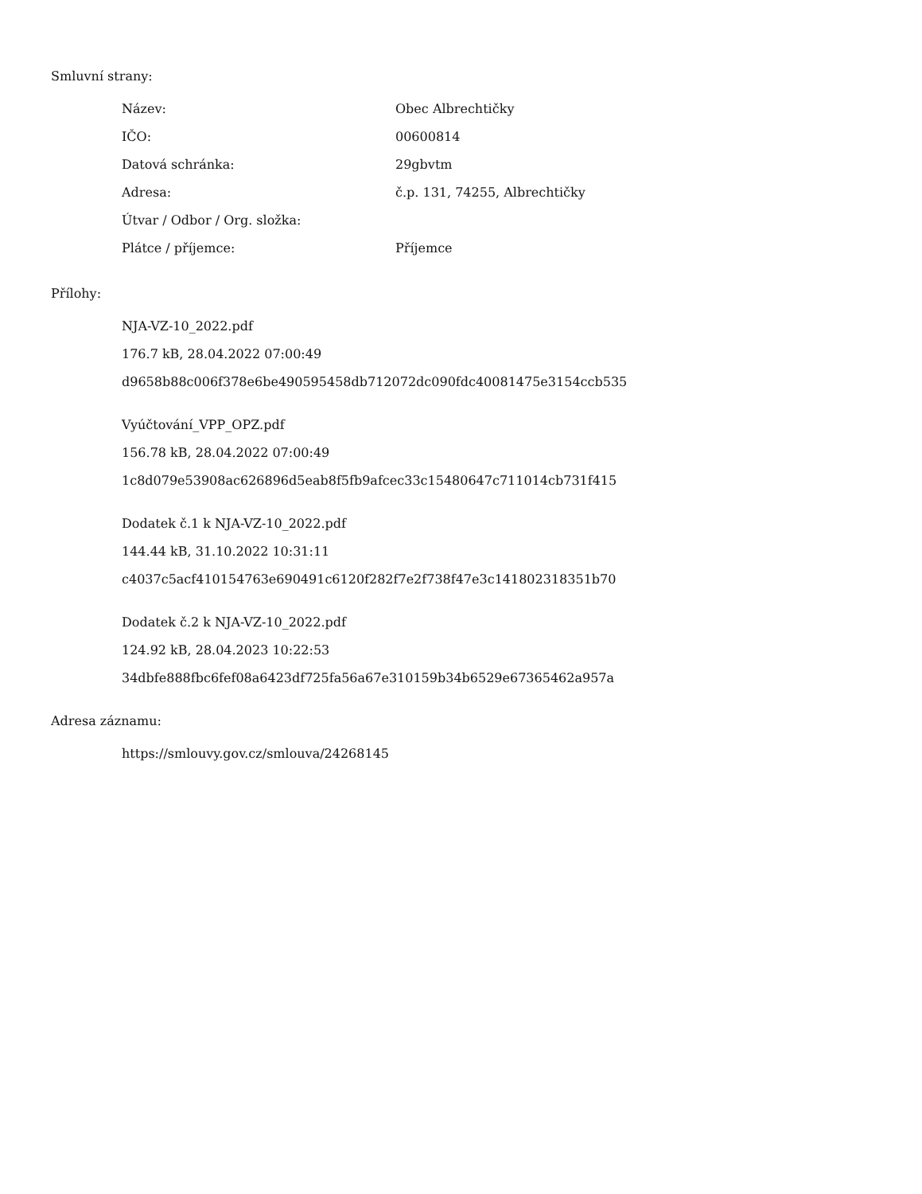Smluvní strany:
| Název: | Obec Albrechtičky |
| IČO: | 00600814 |
| Datová schránka: | 29gbvtm |
| Adresa: | č.p. 131, 74255, Albrechtičky |
| Útvar / Odbor / Org. složka: | |
| Plátce / příjemce: | Příjemce |
Přílohy:
NJA-VZ-10_2022.pdf
176.7 kB, 28.04.2022 07:00:49
d9658b88c006f378e6be490595458db712072dc090fdc40081475e3154ccb535
Vyúčtování_VPP_OPZ.pdf
156.78 kB, 28.04.2022 07:00:49
1c8d079e53908ac626896d5eab8f5fb9afcec33c15480647c711014cb731f415
Dodatek č.1 k NJA-VZ-10_2022.pdf
144.44 kB, 31.10.2022 10:31:11
c4037c5acf410154763e690491c6120f282f7e2f738f47e3c141802318351b70
Dodatek č.2 k NJA-VZ-10_2022.pdf
124.92 kB, 28.04.2023 10:22:53
34dbfe888fbc6fef08a6423df725fa56a67e310159b34b6529e67365462a957a
Adresa záznamu:
https://smlouvy.gov.cz/smlouva/24268145